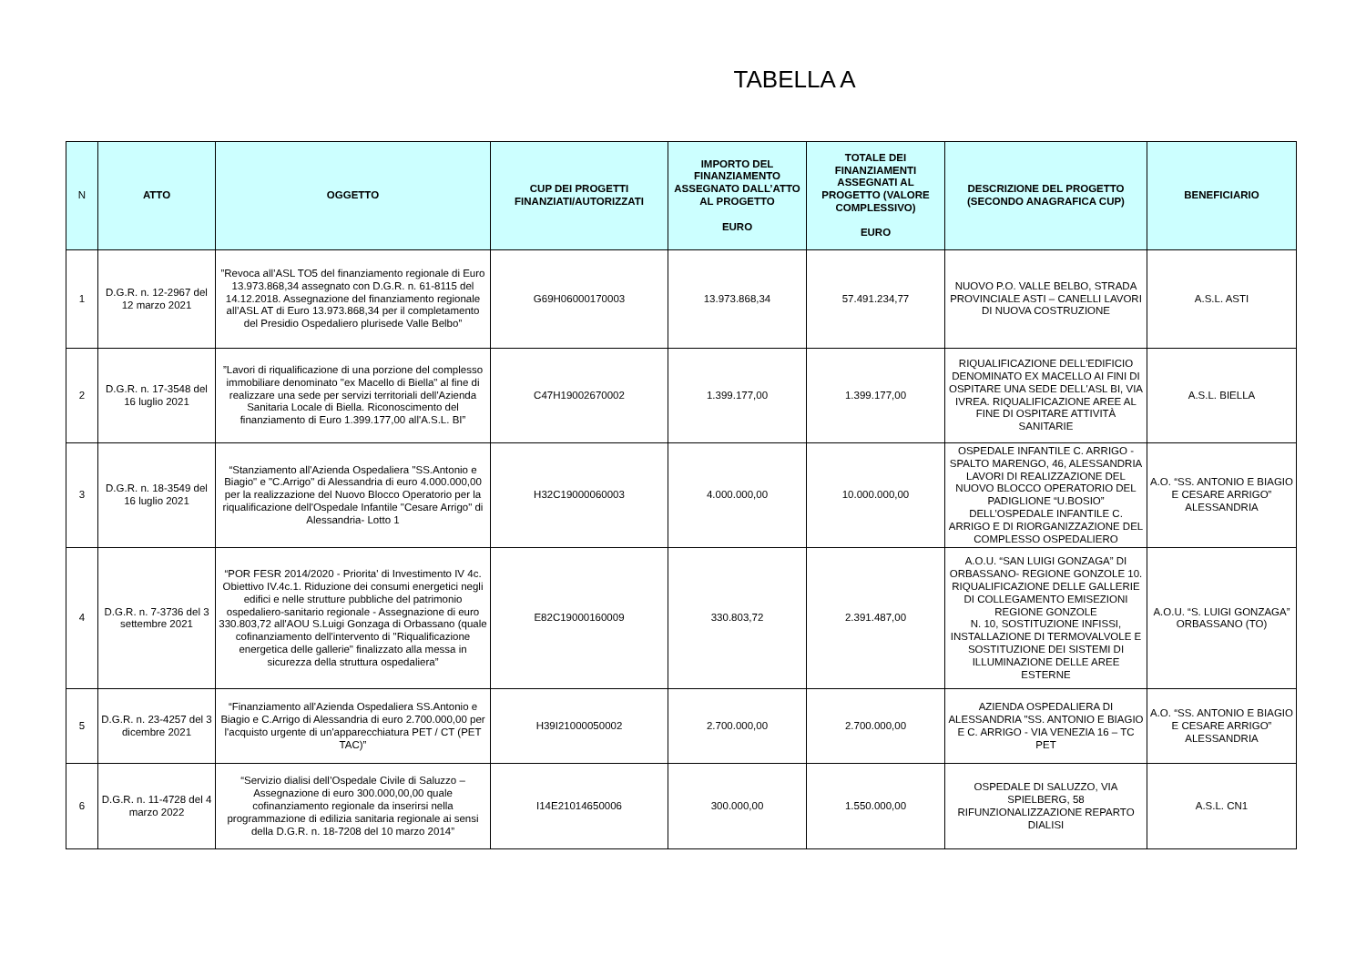TABELLA A
| N | ATTO | OGGETTO | CUP DEI PROGETTI FINANZIATI/AUTORIZZATI | IMPORTO DEL FINANZIAMENTO ASSEGNATO DALL’ATTO AL PROGETTO EURO | TOTALE DEI FINANZIAMENTI ASSEGNATI AL PROGETTO (VALORE COMPLESSIVO) EURO | DESCRIZIONE DEL PROGETTO (SECONDO ANAGRAFICA CUP) | BENEFICIARIO |
| --- | --- | --- | --- | --- | --- | --- | --- |
| 1 | D.G.R. n. 12-2967 del 12 marzo 2021 | ”Revoca all’ASL TO5 del finanziamento regionale di Euro 13.973.868,34 assegnato con D.G.R. n. 61-8115 del 14.12.2018. Assegnazione del finanziamento regionale all’ASL AT di Euro 13.973.868,34 per il completamento del Presidio Ospedaliero plurisede Valle Belbo” | G69H06000170003 | 13.973.868,34 | 57.491.234,77 | NUOVO P.O. VALLE BELBO, STRADA PROVINCIALE ASTI – CANELLI LAVORI DI NUOVA COSTRUZIONE | A.S.L. ASTI |
| 2 | D.G.R. n. 17-3548 del 16 luglio 2021 | ”Lavori di riqualificazione di una porzione del complesso immobiliare denominato "ex Macello di Biella" al fine di realizzare una sede per servizi territoriali dell'Azienda Sanitaria Locale di Biella. Riconoscimento del finanziamento di Euro 1.399.177,00 all'A.S.L. BI” | C47H19002670002 | 1.399.177,00 | 1.399.177,00 | RIQUALIFICAZIONE DELL'EDIFICIO DENOMINATO EX MACELLO AI FINI DI OSPITARE UNA SEDE DELL'ASL BI, VIA IVREA. RIQUALIFICAZIONE AREE AL FINE DI OSPITARE ATTIVITÀ SANITARIE | A.S.L. BIELLA |
| 3 | D.G.R. n. 18-3549 del 16 luglio 2021 | “Stanziamento all'Azienda Ospedaliera "SS.Antonio e Biagio" e "C.Arrigo" di Alessandria di euro 4.000.000,00 per la realizzazione del Nuovo Blocco Operatorio per la riqualificazione dell'Ospedale Infantile "Cesare Arrigo" di Alessandria- Lotto 1 | H32C19000060003 | 4.000.000,00 | 10.000.000,00 | OSPEDALE INFANTILE C. ARRIGO - SPALTO MARENGO, 46, ALESSANDRIA LAVORI DI REALIZZAZIONE DEL NUOVO BLOCCO OPERATORIO DEL PADIGLIONE “U.BOSIO” DELL’OSPEDALE INFANTILE C. ARRIGO E DI RIORGANIZZAZIONE DEL COMPLESSO OSPEDALIERO | A.O. “SS. ANTONIO E BIAGIO E CESARE ARRIGO” ALESSANDRIA |
| 4 | D.G.R. n. 7-3736 del 3 settembre 2021 | “POR FESR 2014/2020 - Priorita' di Investimento IV 4c. Obiettivo IV.4c.1. Riduzione dei consumi energetici negli edifici e nelle strutture pubbliche del patrimonio ospedaliero-sanitario regionale - Assegnazione di euro 330.803,72 all'AOU S.Luigi Gonzaga di Orbassano (quale cofinanziamento dell'intervento di "Riqualificazione energetica delle gallerie" finalizzato alla messa in sicurezza della struttura ospedaliera” | E82C19000160009 | 330.803,72 | 2.391.487,00 | A.O.U. “SAN LUIGI GONZAGA” DI ORBASSANO- REGIONE GONZOLE 10. RIQUALIFICAZIONE DELLE GALLERIE DI COLLEGAMENTO EMISEZIONI REGIONE GONZOLE N. 10, SOSTITUZIONE INFISSI, INSTALLAZIONE DI TERMOVALVOLE E SOSTITUZIONE DEI SISTEMI DI ILLUMINAZIONE DELLE AREE ESTERNE | A.O.U. “S. LUIGI GONZAGA” ORBASSANO (TO) |
| 5 | D.G.R. n. 23-4257 del 3 dicembre 2021 | “Finanziamento all'Azienda Ospedaliera SS.Antonio e Biagio e C.Arrigo di Alessandria di euro 2.700.000,00 per l'acquisto urgente di un'apparecchiatura PET / CT (PET TAC)” | H39I21000050002 | 2.700.000,00 | 2.700.000,00 | AZIENDA OSPEDALIERA DI ALESSANDRIA "SS. ANTONIO E BIAGIO E C. ARRIGO - VIA VENEZIA 16 – TC PET | A.O. “SS. ANTONIO E BIAGIO E CESARE ARRIGO” ALESSANDRIA |
| 6 | D.G.R. n. 11-4728 del 4 marzo 2022 | “Servizio dialisi dell’Ospedale Civile di Saluzzo – Assegnazione di euro 300.000,00,00 quale cofinanziamento regionale da inserirsi nella programmazione di edilizia sanitaria regionale ai sensi della D.G.R. n. 18-7208 del 10 marzo 2014” | I14E21014650006 | 300.000,00 | 1.550.000,00 | OSPEDALE DI SALUZZO, VIA SPIELBERG, 58 RIFUNZIONALIZZAZIONE REPARTO DIALISI | A.S.L. CN1 |